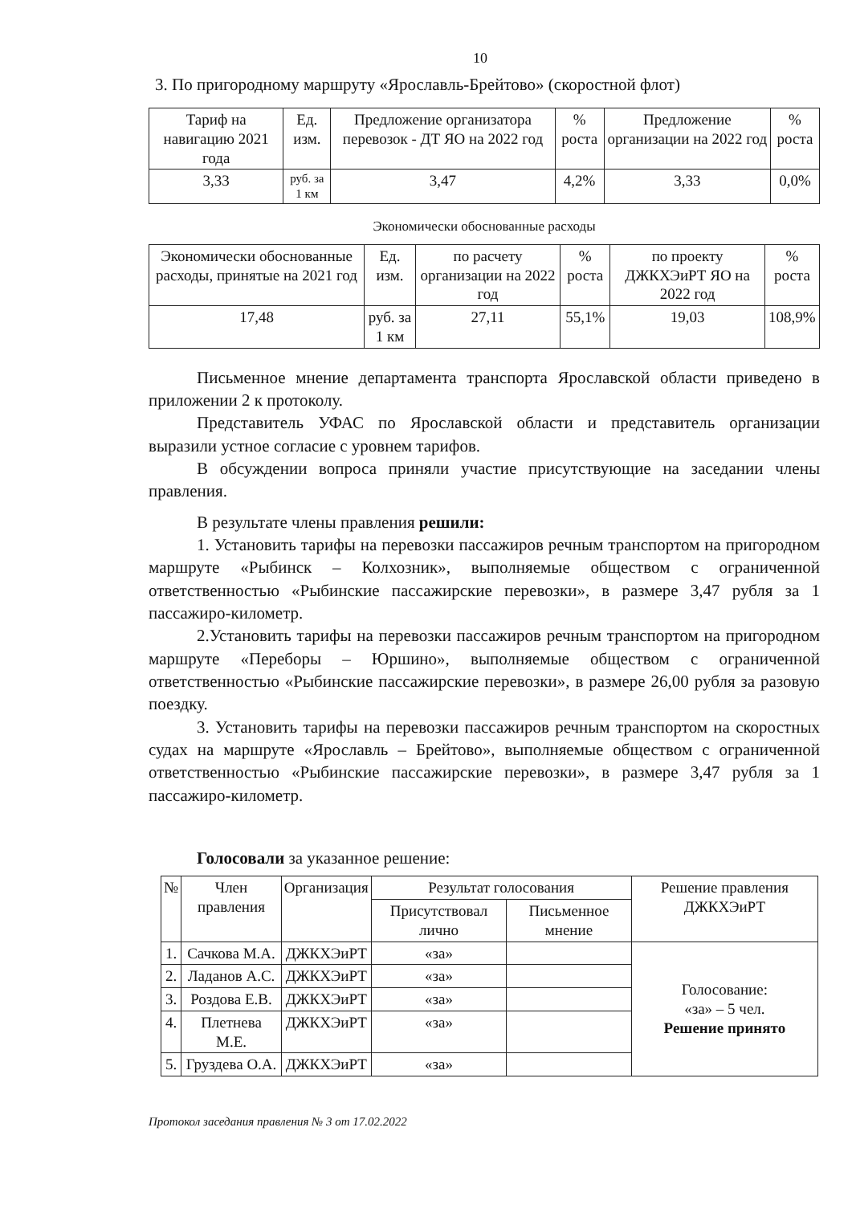10
3. По пригородному маршруту «Ярославль-Брейтово» (скоростной флот)
| Тариф на навигацию 2021 года | Ед. изм. | Предложение организатора перевозок - ДТ ЯО на 2022 год | % роста | Предложение организации на 2022 год | % роста |
| --- | --- | --- | --- | --- | --- |
| 3,33 | руб. за 1 км | 3,47 | 4,2% | 3,33 | 0,0% |
Экономически обоснованные расходы
| Экономически обоснованные расходы, принятые на 2021 год | Ед. изм. | по расчету организации на 2022 год | % роста | по проекту ДЖКХЭиРТ ЯО на 2022 год | % роста |
| --- | --- | --- | --- | --- | --- |
| 17,48 | руб. за 1 км | 27,11 | 55,1% | 19,03 | 108,9% |
Письменное мнение департамента транспорта Ярославской области приведено в приложении 2 к протоколу.
Представитель УФАС по Ярославской области и представитель организации выразили устное согласие с уровнем тарифов.
В обсуждении вопроса приняли участие присутствующие на заседании члены правления.
В результате члены правления решили:
1. Установить тарифы на перевозки пассажиров речным транспортом на пригородном маршруте «Рыбинск – Колхозник», выполняемые обществом с ограниченной ответственностью «Рыбинские пассажирские перевозки», в размере 3,47 рубля за 1 пассажиро-километр.
2.Установить тарифы на перевозки пассажиров речным транспортом на пригородном маршруте «Переборы – Юршино», выполняемые обществом с ограниченной ответственностью «Рыбинские пассажирские перевозки», в размере 26,00 рубля за разовую поездку.
3. Установить тарифы на перевозки пассажиров речным транспортом на скоростных судах на маршруте «Ярославль – Брейтово», выполняемые обществом с ограниченной ответственностью «Рыбинские пассажирские перевозки», в размере 3,47 рубля за 1 пассажиро-километр.
Голосовали за указанное решение:
| № | Член правления | Организация | Результат голосования | | Решение правления ДЖКХЭиРТ |
| --- | --- | --- | --- | --- | --- |
| | | | Присутствовал лично | Письменное мнение | |
| 1. | Сачкова М.А. | ДЖКХЭиРТ | «за» | | Голосование: «за» – 5 чел. Решение принято |
| 2. | Ладанов А.С. | ДЖКХЭиРТ | «за» | | |
| 3. | Роздова Е.В. | ДЖКХЭиРТ | «за» | | |
| 4. | Плетнева М.Е. | ДЖКХЭиРТ | «за» | | |
| 5. | Груздева О.А. | ДЖКХЭиРТ | «за» | | |
Протокол заседания правления № 3 от 17.02.2022